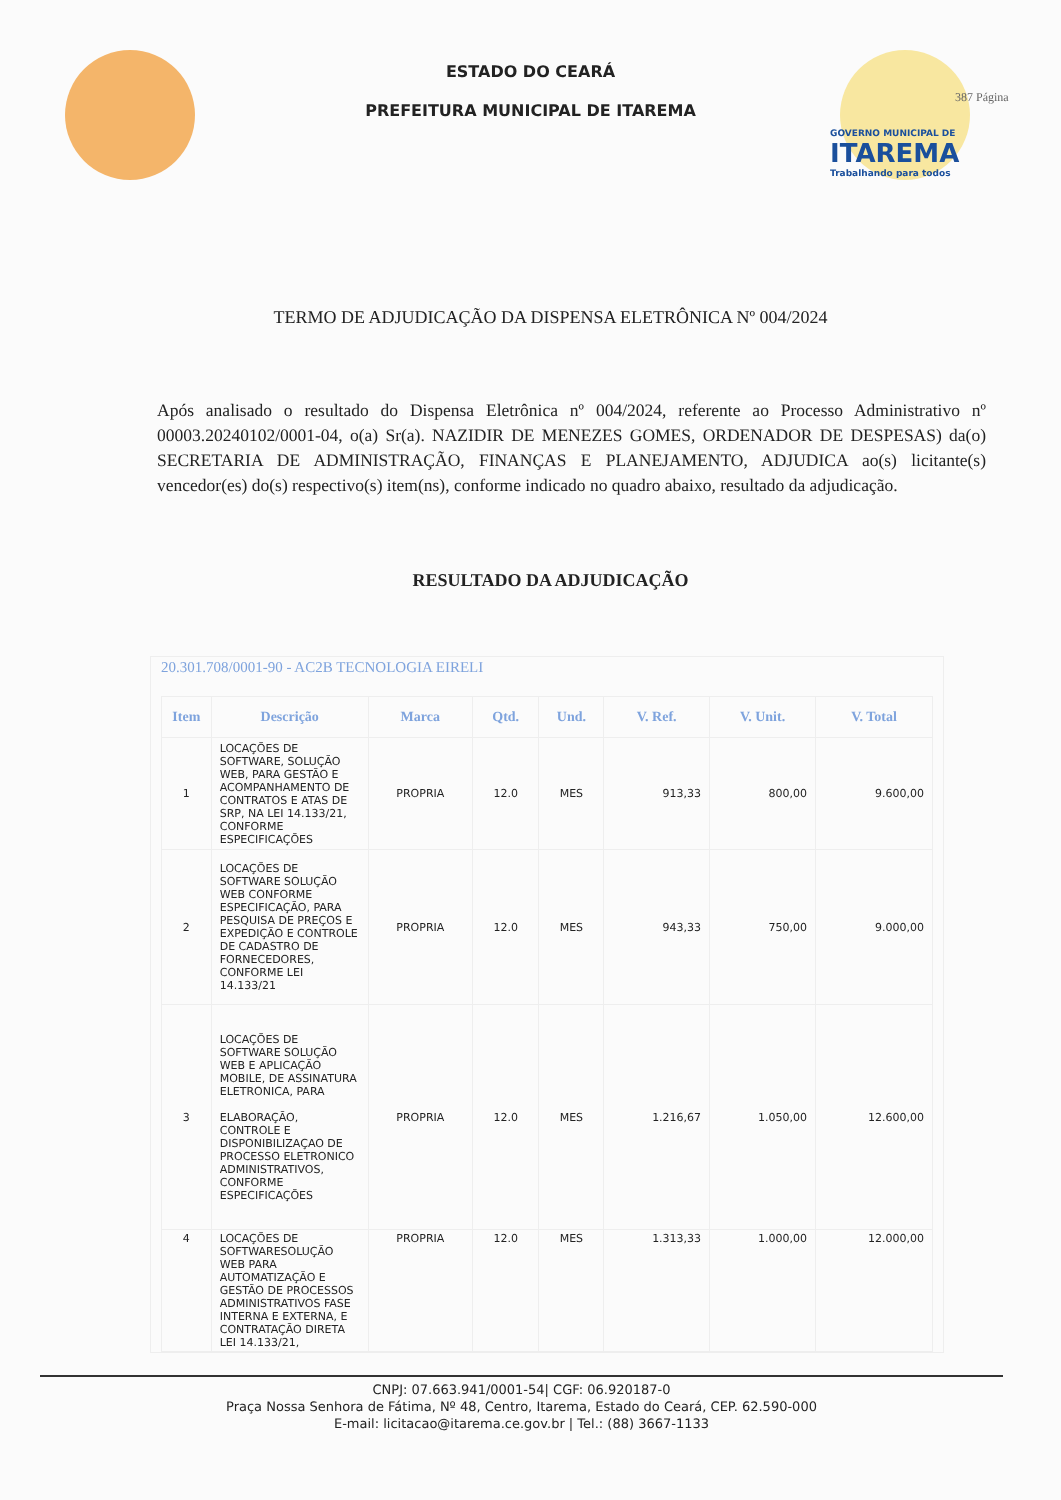ESTADO DO CEARÁ
PREFEITURA MUNICIPAL DE ITAREMA
GOVERNO MUNICIPAL DE
ITAREMA
Trabalhando para todos
387 Página
TERMO DE ADJUDICAÇÃO DA DISPENSA ELETRÔNICA Nº 004/2024
Após analisado o resultado do Dispensa Eletrônica nº 004/2024, referente ao Processo Administrativo nº 00003.20240102/0001-04, o(a) Sr(a). NAZIDIR DE MENEZES GOMES, ORDENADOR DE DESPESAS) da(o) SECRETARIA DE ADMINISTRAÇÃO, FINANÇAS E PLANEJAMENTO, ADJUDICA ao(s) licitante(s) vencedor(es) do(s) respectivo(s) item(ns), conforme indicado no quadro abaixo, resultado da adjudicação.
RESULTADO DA ADJUDICAÇÃO
20.301.708/0001-90 - AC2B TECNOLOGIA EIRELI
| Item | Descrição | Marca | Qtd. | Und. | V. Ref. | V. Unit. | V. Total |
| --- | --- | --- | --- | --- | --- | --- | --- |
| 1 | LOCAÇÕES DE SOFTWARE, SOLUÇÃO WEB, PARA GESTÃO E ACOMPANHAMENTO DE CONTRATOS E ATAS DE SRP, NA LEI 14.133/21, CONFORME ESPECIFICAÇÕES | PROPRIA | 12.0 | MES | 913,33 | 800,00 | 9.600,00 |
| 2 | LOCAÇÕES DE SOFTWARE SOLUÇÃO WEB CONFORME ESPECIFICAÇÃO, PARA PESQUISA DE PREÇOS E EXPEDIÇÃO E CONTROLE DE CADASTRO DE FORNECEDORES, CONFORME LEI 14.133/21 | PROPRIA | 12.0 | MES | 943,33 | 750,00 | 9.000,00 |
| 3 | LOCAÇÕES DE SOFTWARE SOLUÇÃO WEB E APLICAÇÃO MOBILE, DE ASSINATURA ELETRONICA, PARA ELABORAÇÃO, CONTROLE E DISPONIBILIZAÇAO DE PROCESSO ELETRONICO ADMINISTRATIVOS, CONFORME ESPECIFICAÇÕES | PROPRIA | 12.0 | MES | 1.216,67 | 1.050,00 | 12.600,00 |
| 4 | LOCAÇÕES DE SOFTWARESOLUÇÃO WEB PARA AUTOMATIZAÇÃO E GESTÃO DE PROCESSOS ADMINISTRATIVOS FASE INTERNA E EXTERNA, E CONTRATAÇÃO DIRETA LEI 14.133/21, | PROPRIA | 12.0 | MES | 1.313,33 | 1.000,00 | 12.000,00 |
CNPJ: 07.663.941/0001-54| CGF: 06.920187-0
Praça Nossa Senhora de Fátima, Nº 48, Centro, Itarema, Estado do Ceará, CEP. 62.590-000
E-mail: licitacao@itarema.ce.gov.br | Tel.: (88) 3667-1133